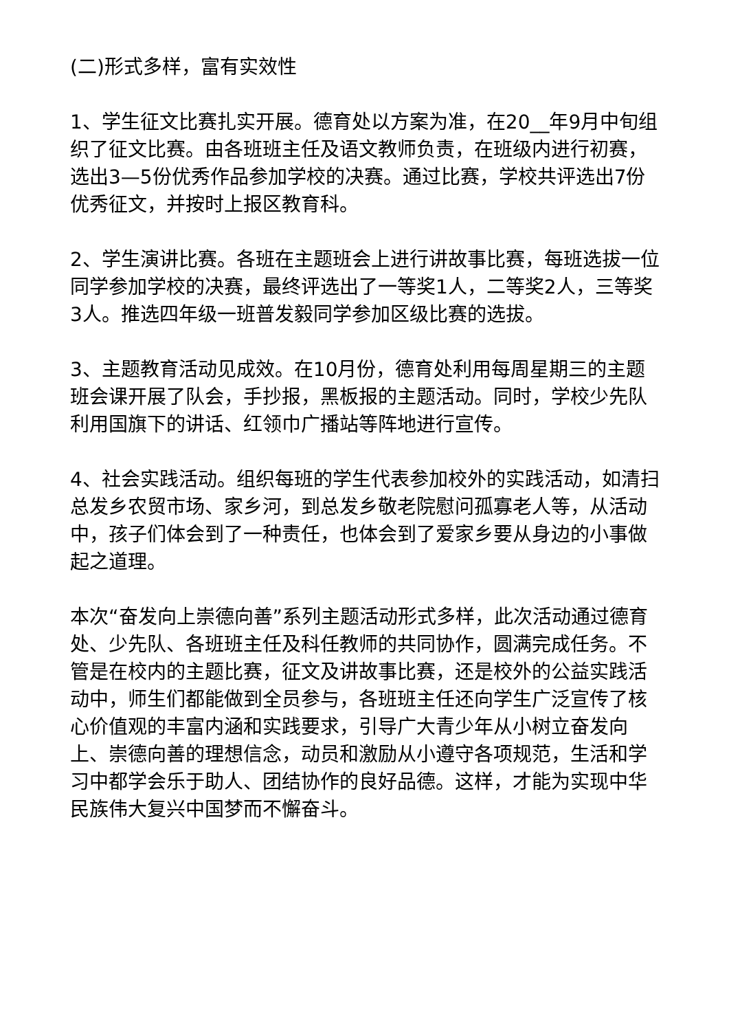(二)形式多样，富有实效性
1、学生征文比赛扎实开展。德育处以方案为准，在20__年9月中旬组织了征文比赛。由各班班主任及语文教师负责，在班级内进行初赛，选出3—5份优秀作品参加学校的决赛。通过比赛，学校共评选出7份优秀征文，并按时上报区教育科。
2、学生演讲比赛。各班在主题班会上进行讲故事比赛，每班选拔一位同学参加学校的决赛，最终评选出了一等奖1人，二等奖2人，三等奖3人。推选四年级一班普发毅同学参加区级比赛的选拔。
3、主题教育活动见成效。在10月份，德育处利用每周星期三的主题班会课开展了队会，手抄报，黑板报的主题活动。同时，学校少先队利用国旗下的讲话、红领巾广播站等阵地进行宣传。
4、社会实践活动。组织每班的学生代表参加校外的实践活动，如清扫总发乡农贸市场、家乡河，到总发乡敬老院慰问孤寡老人等，从活动中，孩子们体会到了一种责任，也体会到了爱家乡要从身边的小事做起之道理。
本次“奋发向上崇德向善”系列主题活动形式多样，此次活动通过德育处、少先队、各班班主任及科任教师的共同协作，圆满完成任务。不管是在校内的主题比赛，征文及讲故事比赛，还是校外的公益实践活动中，师生们都能做到全员参与，各班班主任还向学生广泛宣传了核心价值观的丰富内涵和实践要求，引导广大青少年从小树立奋发向上、崇德向善的理想信念，动员和激励从小遵守各项规范，生活和学习中都学会乐于助人、团结协作的良好品德。这样，才能为实现中华民族伟大复兴中国梦而不懈奋斗。